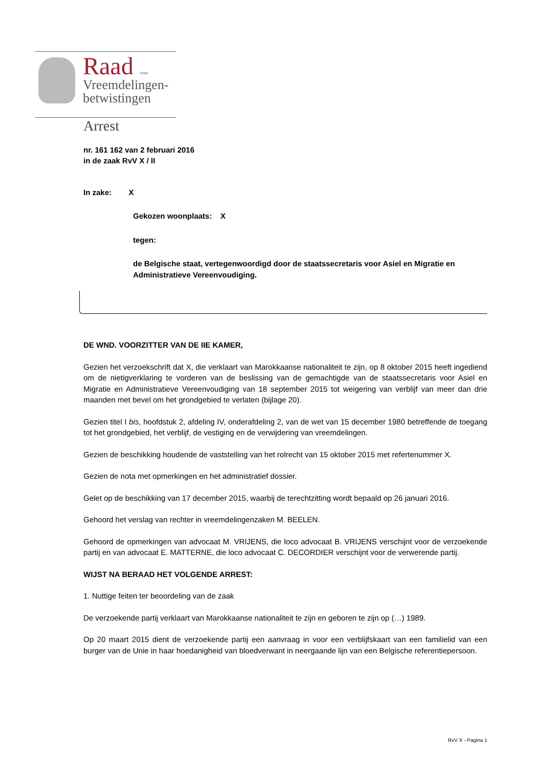Raad voor
Vreemdelingen-
betwistingen
Arrest
nr. 161 162 van 2 februari 2016
in de zaak RvV X / II
In zake: X
Gekozen woonplaats: X
tegen:
de Belgische staat, vertegenwoordigd door de staatssecretaris voor Asiel en Migratie en Administratieve Vereenvoudiging.
DE WND. VOORZITTER VAN DE IIE KAMER,
Gezien het verzoekschrift dat X, die verklaart van Marokkaanse nationaliteit te zijn, op 8 oktober 2015 heeft ingediend om de nietigverklaring te vorderen van de beslissing van de gemachtigde van de staatssecretaris voor Asiel en Migratie en Administratieve Vereenvoudiging van 18 september 2015 tot weigering van verblijf van meer dan drie maanden met bevel om het grondgebied te verlaten (bijlage 20).
Gezien titel I bis, hoofdstuk 2, afdeling IV, onderafdeling 2, van de wet van 15 december 1980 betreffende de toegang tot het grondgebied, het verblijf, de vestiging en de verwijdering van vreemdelingen.
Gezien de beschikking houdende de vaststelling van het rolrecht van 15 oktober 2015 met refertenummer X.
Gezien de nota met opmerkingen en het administratief dossier.
Gelet op de beschikking van 17 december 2015, waarbij de terechtzitting wordt bepaald op 26 januari 2016.
Gehoord het verslag van rechter in vreemdelingenzaken M. BEELEN.
Gehoord de opmerkingen van advocaat M. VRIJENS, die loco advocaat B. VRIJENS verschijnt voor de verzoekende partij en van advocaat E. MATTERNE, die loco advocaat C. DECORDIER verschijnt voor de verwerende partij.
WIJST NA BERAAD HET VOLGENDE ARREST:
1. Nuttige feiten ter beoordeling van de zaak
De verzoekende partij verklaart van Marokkaanse nationaliteit te zijn en geboren te zijn op (…) 1989.
Op 20 maart 2015 dient de verzoekende partij een aanvraag in voor een verblijfskaart van een familielid van een burger van de Unie in haar hoedanigheid van bloedverwant in neergaande lijn van een Belgische referentiepersoon.
RvV X - Pagina 1